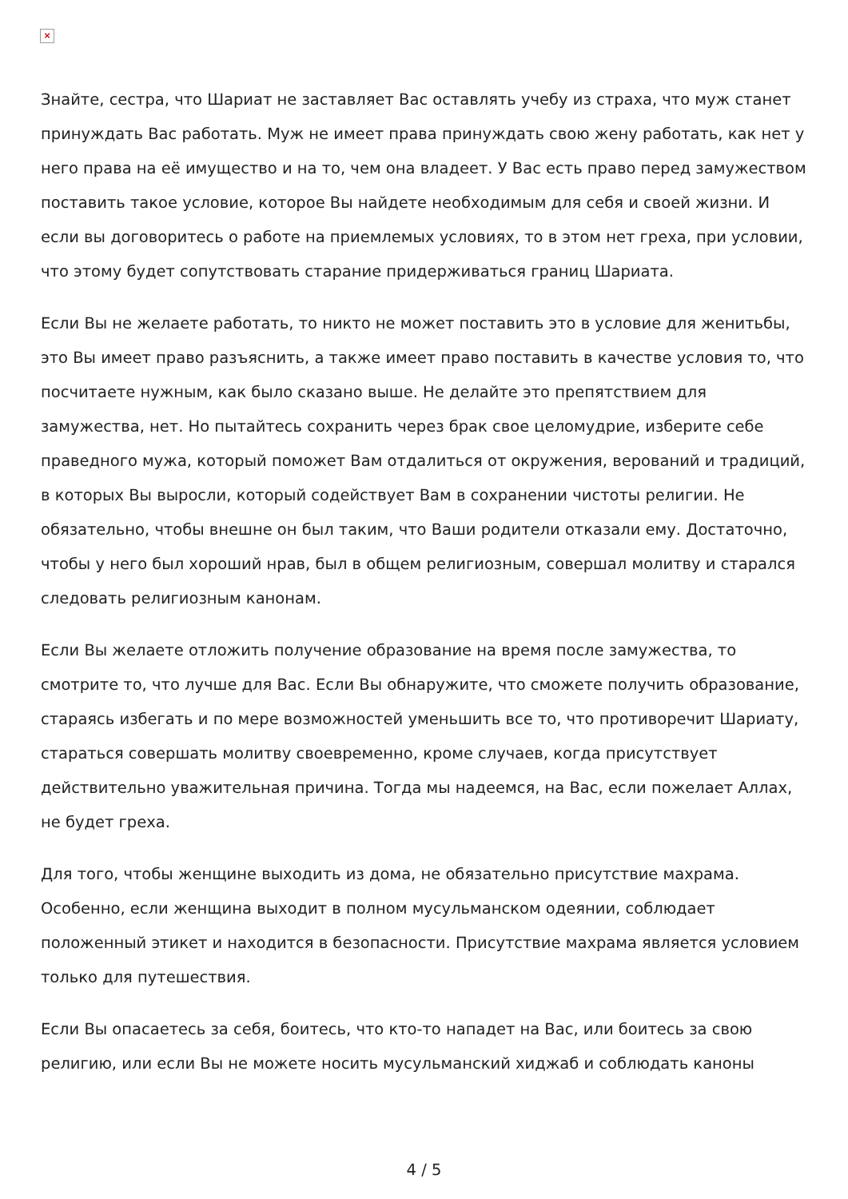×
Знайте, сестра, что Шариат не заставляет Вас оставлять учебу из страха, что муж станет принуждать Вас работать. Муж не имеет права принуждать свою жену работать, как нет у него права на её имущество и на то, чем она владеет. У Вас есть право перед замужеством поставить такое условие, которое Вы найдете необходимым для себя и своей жизни. И если вы договоритесь о работе на приемлемых условиях, то в этом нет греха, при условии, что этому будет сопутствовать старание придерживаться границ Шариата.
Если Вы не желаете работать, то никто не может поставить это в условие для женитьбы, это Вы имеет право разъяснить, а также имеет право поставить в качестве условия то, что посчитаете нужным, как было сказано выше. Не делайте это препятствием для замужества, нет. Но пытайтесь сохранить через брак свое целомудрие, изберите себе праведного мужа, который поможет Вам отдалиться от окружения, верований и традиций, в которых Вы выросли, который содействует Вам в сохранении чистоты религии. Не обязательно, чтобы внешне он был таким, что Ваши родители отказали ему. Достаточно, чтобы у него был хороший нрав, был в общем религиозным, совершал молитву и старался следовать религиозным канонам.
Если Вы желаете отложить получение образование на время после замужества, то смотрите то, что лучше для Вас. Если Вы обнаружите, что сможете получить образование, стараясь избегать и по мере возможностей уменьшить все то, что противоречит Шариату, стараться совершать молитву своевременно, кроме случаев, когда присутствует действительно уважительная причина. Тогда мы надеемся, на Вас, если пожелает Аллах, не будет греха.
Для того, чтобы женщине выходить из дома, не обязательно присутствие махрама. Особенно, если женщина выходит в полном мусульманском одеянии, соблюдает положенный этикет и находится в безопасности. Присутствие махрама является условием только для путешествия.
Если Вы опасаетесь за себя, боитесь, что кто-то нападет на Вас, или боитесь за свою религию, или если Вы не можете носить мусульманский хиджаб и соблюдать каноны
4 / 5